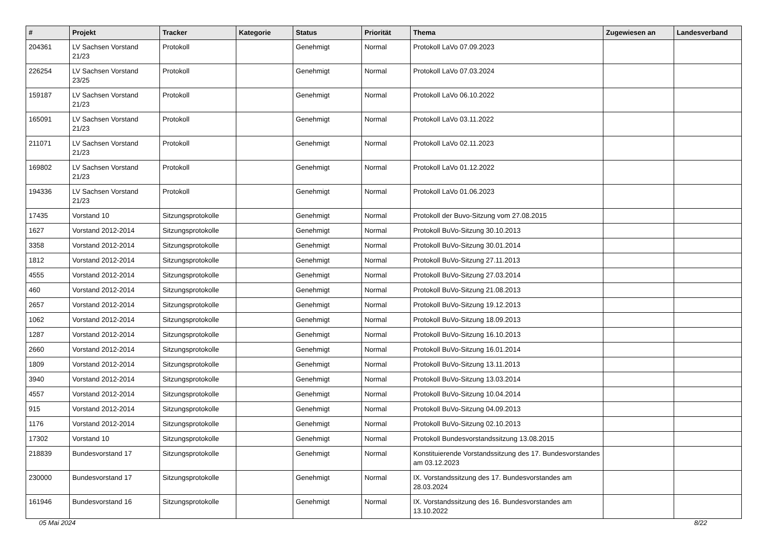| # | Projekt | Tracker | Kategorie | Status | Priorität | Thema | Zugewiesen an | Landesverband |
| --- | --- | --- | --- | --- | --- | --- | --- | --- |
| 204361 | LV Sachsen Vorstand 21/23 | Protokoll | | Genehmigt | Normal | Protokoll LaVo 07.09.2023 | | |
| 226254 | LV Sachsen Vorstand 23/25 | Protokoll | | Genehmigt | Normal | Protokoll LaVo 07.03.2024 | | |
| 159187 | LV Sachsen Vorstand 21/23 | Protokoll | | Genehmigt | Normal | Protokoll LaVo 06.10.2022 | | |
| 165091 | LV Sachsen Vorstand 21/23 | Protokoll | | Genehmigt | Normal | Protokoll LaVo 03.11.2022 | | |
| 211071 | LV Sachsen Vorstand 21/23 | Protokoll | | Genehmigt | Normal | Protokoll LaVo 02.11.2023 | | |
| 169802 | LV Sachsen Vorstand 21/23 | Protokoll | | Genehmigt | Normal | Protokoll LaVo 01.12.2022 | | |
| 194336 | LV Sachsen Vorstand 21/23 | Protokoll | | Genehmigt | Normal | Protokoll LaVo 01.06.2023 | | |
| 17435 | Vorstand 10 | Sitzungsprotokolle | | Genehmigt | Normal | Protokoll der Buvo-Sitzung vom 27.08.2015 | | |
| 1627 | Vorstand 2012-2014 | Sitzungsprotokolle | | Genehmigt | Normal | Protokoll BuVo-Sitzung 30.10.2013 | | |
| 3358 | Vorstand 2012-2014 | Sitzungsprotokolle | | Genehmigt | Normal | Protokoll BuVo-Sitzung 30.01.2014 | | |
| 1812 | Vorstand 2012-2014 | Sitzungsprotokolle | | Genehmigt | Normal | Protokoll BuVo-Sitzung 27.11.2013 | | |
| 4555 | Vorstand 2012-2014 | Sitzungsprotokolle | | Genehmigt | Normal | Protokoll BuVo-Sitzung 27.03.2014 | | |
| 460 | Vorstand 2012-2014 | Sitzungsprotokolle | | Genehmigt | Normal | Protokoll BuVo-Sitzung 21.08.2013 | | |
| 2657 | Vorstand 2012-2014 | Sitzungsprotokolle | | Genehmigt | Normal | Protokoll BuVo-Sitzung 19.12.2013 | | |
| 1062 | Vorstand 2012-2014 | Sitzungsprotokolle | | Genehmigt | Normal | Protokoll BuVo-Sitzung 18.09.2013 | | |
| 1287 | Vorstand 2012-2014 | Sitzungsprotokolle | | Genehmigt | Normal | Protokoll BuVo-Sitzung 16.10.2013 | | |
| 2660 | Vorstand 2012-2014 | Sitzungsprotokolle | | Genehmigt | Normal | Protokoll BuVo-Sitzung 16.01.2014 | | |
| 1809 | Vorstand 2012-2014 | Sitzungsprotokolle | | Genehmigt | Normal | Protokoll BuVo-Sitzung 13.11.2013 | | |
| 3940 | Vorstand 2012-2014 | Sitzungsprotokolle | | Genehmigt | Normal | Protokoll BuVo-Sitzung 13.03.2014 | | |
| 4557 | Vorstand 2012-2014 | Sitzungsprotokolle | | Genehmigt | Normal | Protokoll BuVo-Sitzung 10.04.2014 | | |
| 915 | Vorstand 2012-2014 | Sitzungsprotokolle | | Genehmigt | Normal | Protokoll BuVo-Sitzung 04.09.2013 | | |
| 1176 | Vorstand 2012-2014 | Sitzungsprotokolle | | Genehmigt | Normal | Protokoll BuVo-Sitzung 02.10.2013 | | |
| 17302 | Vorstand 10 | Sitzungsprotokolle | | Genehmigt | Normal | Protokoll Bundesvorstandssitzung 13.08.2015 | | |
| 218839 | Bundesvorstand 17 | Sitzungsprotokolle | | Genehmigt | Normal | Konstituierende Vorstandssitzung des 17. Bundesvorstandes am 03.12.2023 | | |
| 230000 | Bundesvorstand 17 | Sitzungsprotokolle | | Genehmigt | Normal | IX. Vorstandssitzung des 17. Bundesvorstandes am 28.03.2024 | | |
| 161946 | Bundesvorstand 16 | Sitzungsprotokolle | | Genehmigt | Normal | IX. Vorstandssitzung des 16. Bundesvorstandes am 13.10.2022 | | |
05 Mai 2024 8/22